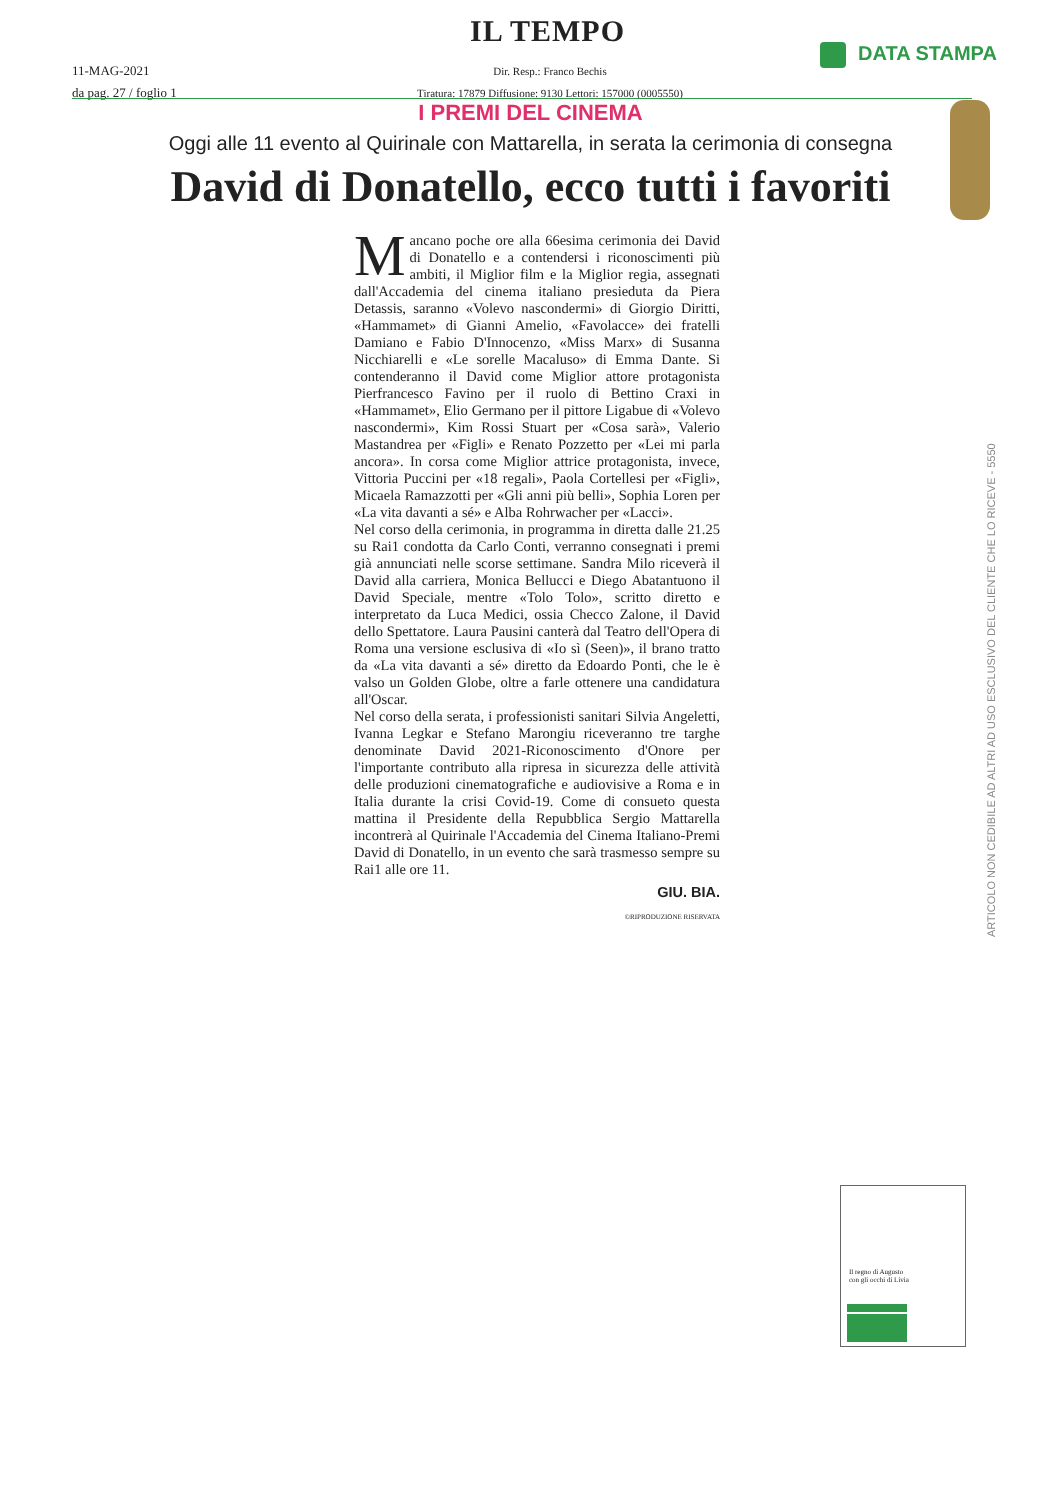IL TEMPO
11-MAG-2021
da pag. 27 / foglio 1
Dir. Resp.: Franco Bechis
Tiratura: 17879 Diffusione: 9130 Lettori: 157000 (0005550)
DATA STAMPA
I PREMI DEL CINEMA
Oggi alle 11 evento al Quirinale con Mattarella, in serata la cerimonia di consegna
David di Donatello, ecco tutti i favoriti
Mancano poche ore alla 66esima cerimonia dei David di Donatello e a contendersi i riconoscimenti più ambiti, il Miglior film e la Miglior regia, assegnati dall'Accademia del cinema italiano presieduta da Piera Detassis, saranno «Volevo nascondermi» di Giorgio Diritti, «Hammamet» di Gianni Amelio, «Favolacce» dei fratelli Damiano e Fabio D'Innocenzo, «Miss Marx» di Susanna Nicchiarelli e «Le sorelle Macaluso» di Emma Dante. Si contenderanno il David come Miglior attore protagonista Pierfrancesco Favino per il ruolo di Bettino Craxi in «Hammamet», Elio Germano per il pittore Ligabue di «Volevo nascondermi», Kim Rossi Stuart per «Cosa sarà», Valerio Mastandrea per «Figli» e Renato Pozzetto per «Lei mi parla ancora». In corsa come Miglior attrice protagonista, invece, Vittoria Puccini per «18 regali», Paola Cortellesi per «Figli», Micaela Ramazzotti per «Gli anni più belli», Sophia Loren per «La vita davanti a sé» e Alba Rohrwacher per «Lacci».
Nel corso della cerimonia, in programma in diretta dalle 21.25 su Rai1 condotta da Carlo Conti, verranno consegnati i premi già annunciati nelle scorse settimane. Sandra Milo riceverà il David alla carriera, Monica Bellucci e Diego Abatantuono il David Speciale, mentre «Tolo Tolo», scritto diretto e interpretato da Luca Medici, ossia Checco Zalone, il David dello Spettatore. Laura Pausini canterà dal Teatro dell'Opera di Roma una versione esclusiva di «Io sì (Seen)», il brano tratto da «La vita davanti a sé» diretto da Edoardo Ponti, che le è valso un Golden Globe, oltre a farle ottenere una candidatura all'Oscar.
Nel corso della serata, i professionisti sanitari Silvia Angeletti, Ivanna Legkar e Stefano Marongiu riceveranno tre targhe denominate David 2021-Riconoscimento d'Onore per l'importante contributo alla ripresa in sicurezza delle attività delle produzioni cinematografiche e audiovisive a Roma e in Italia durante la crisi Covid-19. Come di consueto questa mattina il Presidente della Repubblica Sergio Mattarella incontrerà al Quirinale l'Accademia del Cinema Italiano-Premi David di Donatello, in un evento che sarà trasmesso sempre su Rai1 alle ore 11.
GIU. BIA.
©RIPRODUZIONE RISERVATA
ARTICOLO NON CEDIBILE AD ALTRI AD USO ESCLUSIVO DEL CLIENTE CHE LO RICEVE - 5550
Il regno di Augusto
con gli occhi di Livia